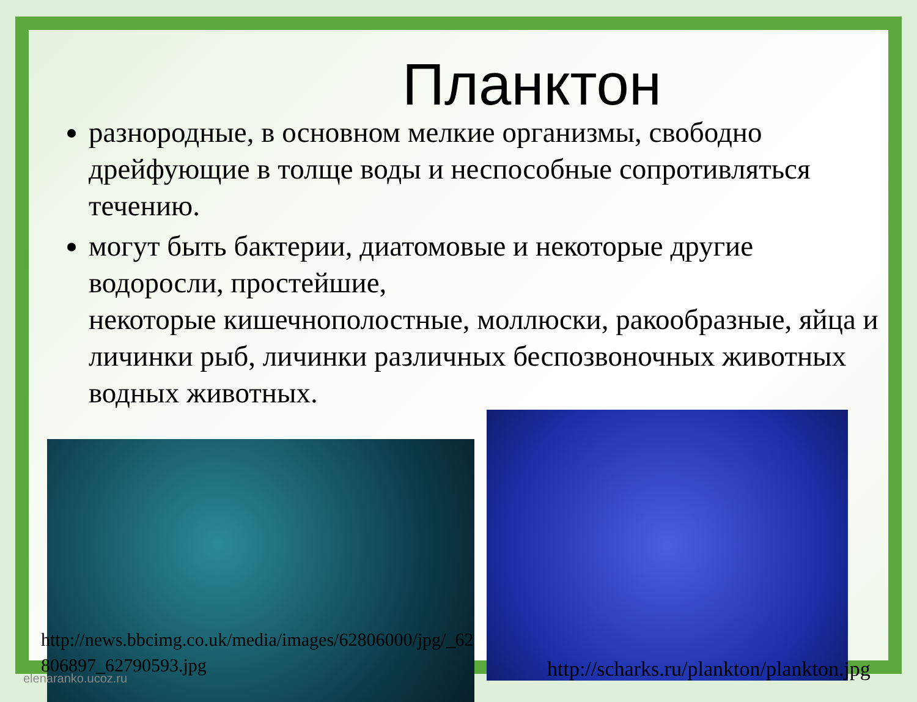Планктон
разнородные, в основном мелкие организмы, свободно дрейфующие в толще воды и неспособные сопротивляться течению.
могут быть бактерии, диатомовые и некоторые другие водоросли, простейшие,
некоторые кишечнополостные, моллюски, ракообразные, яйца и личинки рыб, личинки различных беспозвоночных животных водных животных.
http://news.bbcimg.co.uk/media/images/62806000/jpg/_62806897_62790593.jpg
http://scharks.ru/plankton/plankton.jpg
elenaranko.ucoz.ru